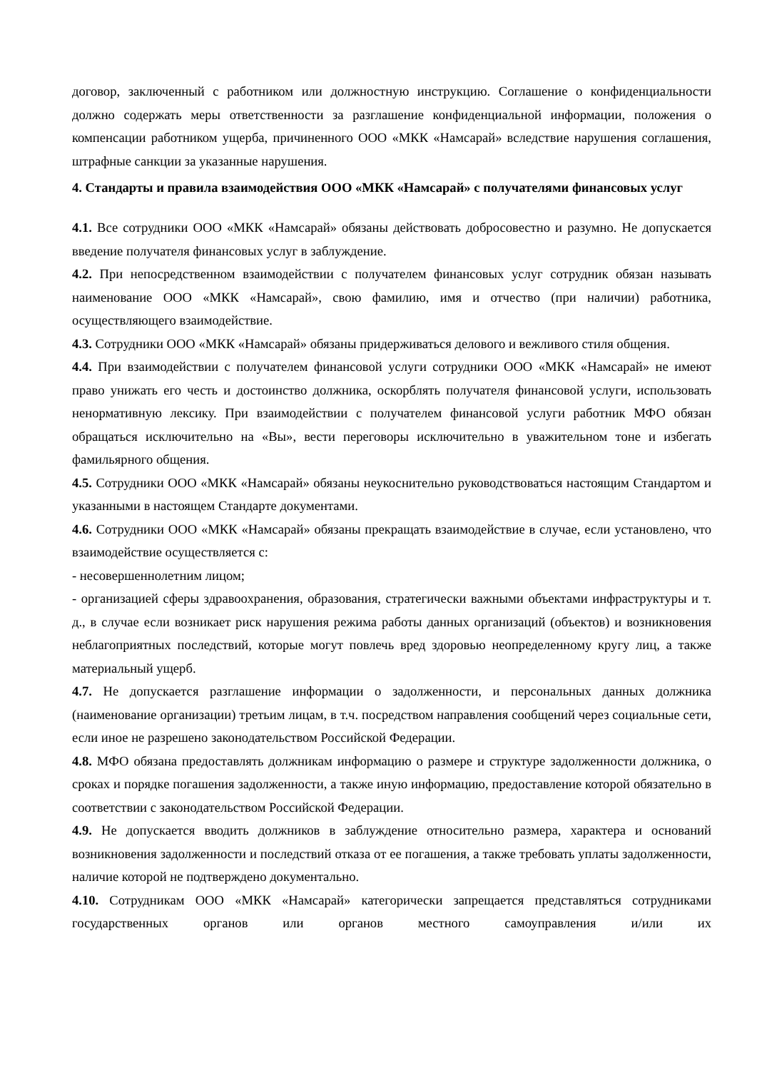договор, заключенный с работником или должностную инструкцию. Соглашение о конфиденциальности должно содержать меры ответственности за разглашение конфиденциальной информации, положения о компенсации работником ущерба, причиненного ООО «МКК «Намсарай» вследствие нарушения соглашения, штрафные санкции за указанные нарушения.
4. Стандарты и правила взаимодействия ООО «МКК «Намсарай» с получателями финансовых услуг
4.1. Все сотрудники ООО «МКК «Намсарай» обязаны действовать добросовестно и разумно. Не допускается введение получателя финансовых услуг в заблуждение.
4.2. При непосредственном взаимодействии с получателем финансовых услуг сотрудник обязан называть наименование ООО «МКК «Намсарай», свою фамилию, имя и отчество (при наличии) работника, осуществляющего взаимодействие.
4.3. Сотрудники ООО «МКК «Намсарай» обязаны придерживаться делового и вежливого стиля общения.
4.4. При взаимодействии с получателем финансовой услуги сотрудники ООО «МКК «Намсарай» не имеют право унижать его честь и достоинство должника, оскорблять получателя финансовой услуги, использовать ненормативную лексику. При взаимодействии с получателем финансовой услуги работник МФО обязан обращаться исключительно на «Вы», вести переговоры исключительно в уважительном тоне и избегать фамильярного общения.
4.5. Сотрудники ООО «МКК «Намсарай» обязаны неукоснительно руководствоваться настоящим Стандартом и указанными в настоящем Стандарте документами.
4.6. Сотрудники ООО «МКК «Намсарай» обязаны прекращать взаимодействие в случае, если установлено, что взаимодействие осуществляется с:
- несовершеннолетним лицом;
- организацией сферы здравоохранения, образования, стратегически важными объектами инфраструктуры и т. д., в случае если возникает риск нарушения режима работы данных организаций (объектов) и возникновения неблагоприятных последствий, которые могут повлечь вред здоровью неопределенному кругу лиц, а также материальный ущерб.
4.7. Не допускается разглашение информации о задолженности, и персональных данных должника (наименование организации) третьим лицам, в т.ч. посредством направления сообщений через социальные сети, если иное не разрешено законодательством Российской Федерации.
4.8. МФО обязана предоставлять должникам информацию о размере и структуре задолженности должника, о сроках и порядке погашения задолженности, а также иную информацию, предоставление которой обязательно в соответствии с законодательством Российской Федерации.
4.9. Не допускается вводить должников в заблуждение относительно размера, характера и оснований возникновения задолженности и последствий отказа от ее погашения, а также требовать уплаты задолженности, наличие которой не подтверждено документально.
4.10. Сотрудникам ООО «МКК «Намсарай» категорически запрещается представляться сотрудниками государственных органов или органов местного самоуправления и/или их